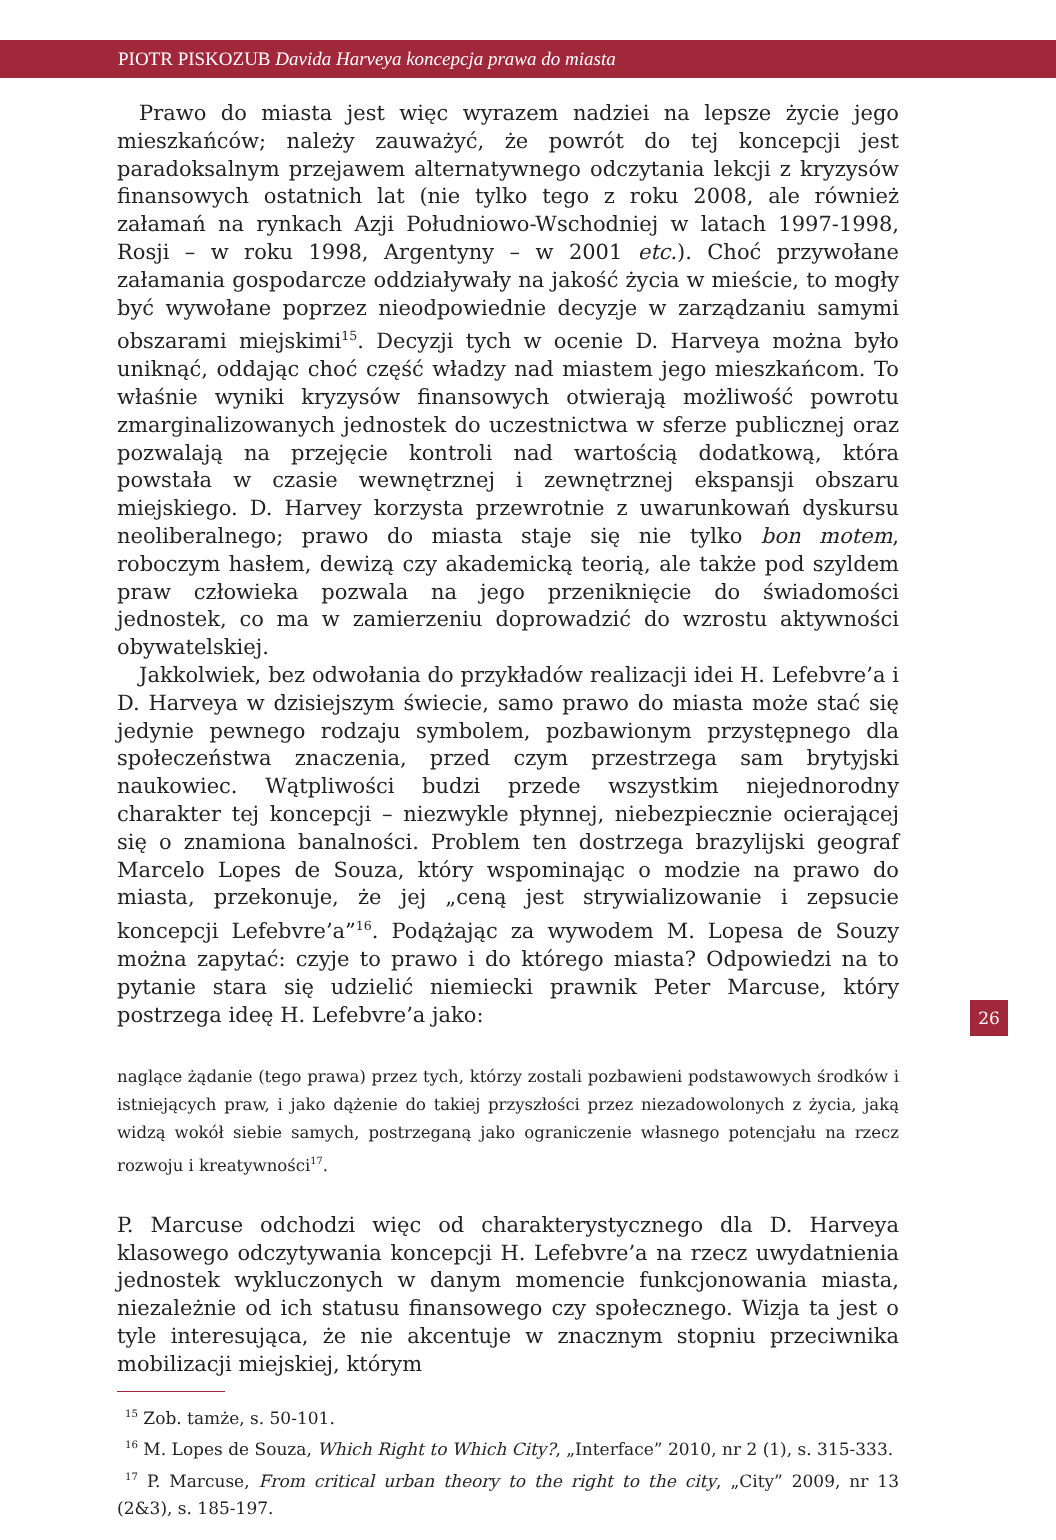PIOTR PISKOZUB Davida Harveya koncepcja prawa do miasta
Prawo do miasta jest więc wyrazem nadziei na lepsze życie jego mieszkańców; należy zauważyć, że powrót do tej koncepcji jest paradoksalnym przejawem alternatywnego odczytania lekcji z kryzysów finansowych ostatnich lat (nie tylko tego z roku 2008, ale również załamań na rynkach Azji Południowo-Wschodniej w latach 1997-1998, Rosji – w roku 1998, Argentyny – w 2001 etc.). Choć przywołane załamania gospodarcze oddziaływały na jakość życia w mieście, to mogły być wywołane poprzez nieodpowiednie decyzje w zarządzaniu samymi obszarami miejskimi<sup>15</sup>. Decyzji tych w ocenie D. Harveya można było uniknąć, oddając choć część władzy nad miastem jego mieszkańcom. To właśnie wyniki kryzysów finansowych otwierają możliwość powrotu zmarginalizowanych jednostek do uczestnictwa w sferze publicznej oraz pozwalają na przejęcie kontroli nad wartością dodatkową, która powstała w czasie wewnętrznej i zewnętrznej ekspansji obszaru miejskiego. D. Harvey korzysta przewrotnie z uwarunkowań dyskursu neoliberalnego; prawo do miasta staje się nie tylko bon motem, roboczym hasłem, dewizą czy akademicką teorią, ale także pod szyldem praw człowieka pozwala na jego przeniknięcie do świadomości jednostek, co ma w zamierzeniu doprowadzić do wzrostu aktywności obywatelskiej.
Jakkolwiek, bez odwołania do przykładów realizacji idei H. Lefebvre’a i D. Harveya w dzisiejszym świecie, samo prawo do miasta może stać się jedynie pewnego rodzaju symbolem, pozbawionym przystępnego dla społeczeństwa znaczenia, przed czym przestrzega sam brytyjski naukowiec. Wątpliwości budzi przede wszystkim niejednorodny charakter tej koncepcji – niezwykle płynnej, niebezpiecznie ocierającej się o znamiona banalności. Problem ten dostrzega brazylijski geograf Marcelo Lopes de Souza, który wspominając o modzie na prawo do miasta, przekonuje, że jej „ceną jest strywializowanie i zepsucie koncepcji Lefebvre’a”<sup>16</sup>. Podążając za wywodem M. Lopesa de Souzy można zapytać: czyje to prawo i do którego miasta? Odpowiedzi na to pytanie stara się udzielić niemiecki prawnik Peter Marcuse, który postrzega ideę H. Lefebvre’a jako:
naglące żądanie (tego prawa) przez tych, którzy zostali pozbawieni podstawowych środków i istniejących praw, i jako dążenie do takiej przyszłości przez niezadowolonych z życia, jaką widzą wokół siebie samych, postrzeganą jako ograniczenie własnego potencjału na rzecz rozwoju i kreatywności<sup>17</sup>.
P. Marcuse odchodzi więc od charakterystycznego dla D. Harveya klasowego odczytywania koncepcji H. Lefebvre’a na rzecz uwydatnienia jednostek wykluczonych w danym momencie funkcjonowania miasta, niezależnie od ich statusu finansowego czy społecznego. Wizja ta jest o tyle interesująca, że nie akcentuje w znacznym stopniu przeciwnika mobilizacji miejskiej, którym
<sup>15</sup> Zob. tamże, s. 50-101.
<sup>16</sup> M. Lopes de Souza, Which Right to Which City?, „Interface” 2010, nr 2 (1), s. 315-333.
<sup>17</sup> P. Marcuse, From critical urban theory to the right to the city, „City” 2009, nr 13 (2&3), s. 185-197.
26